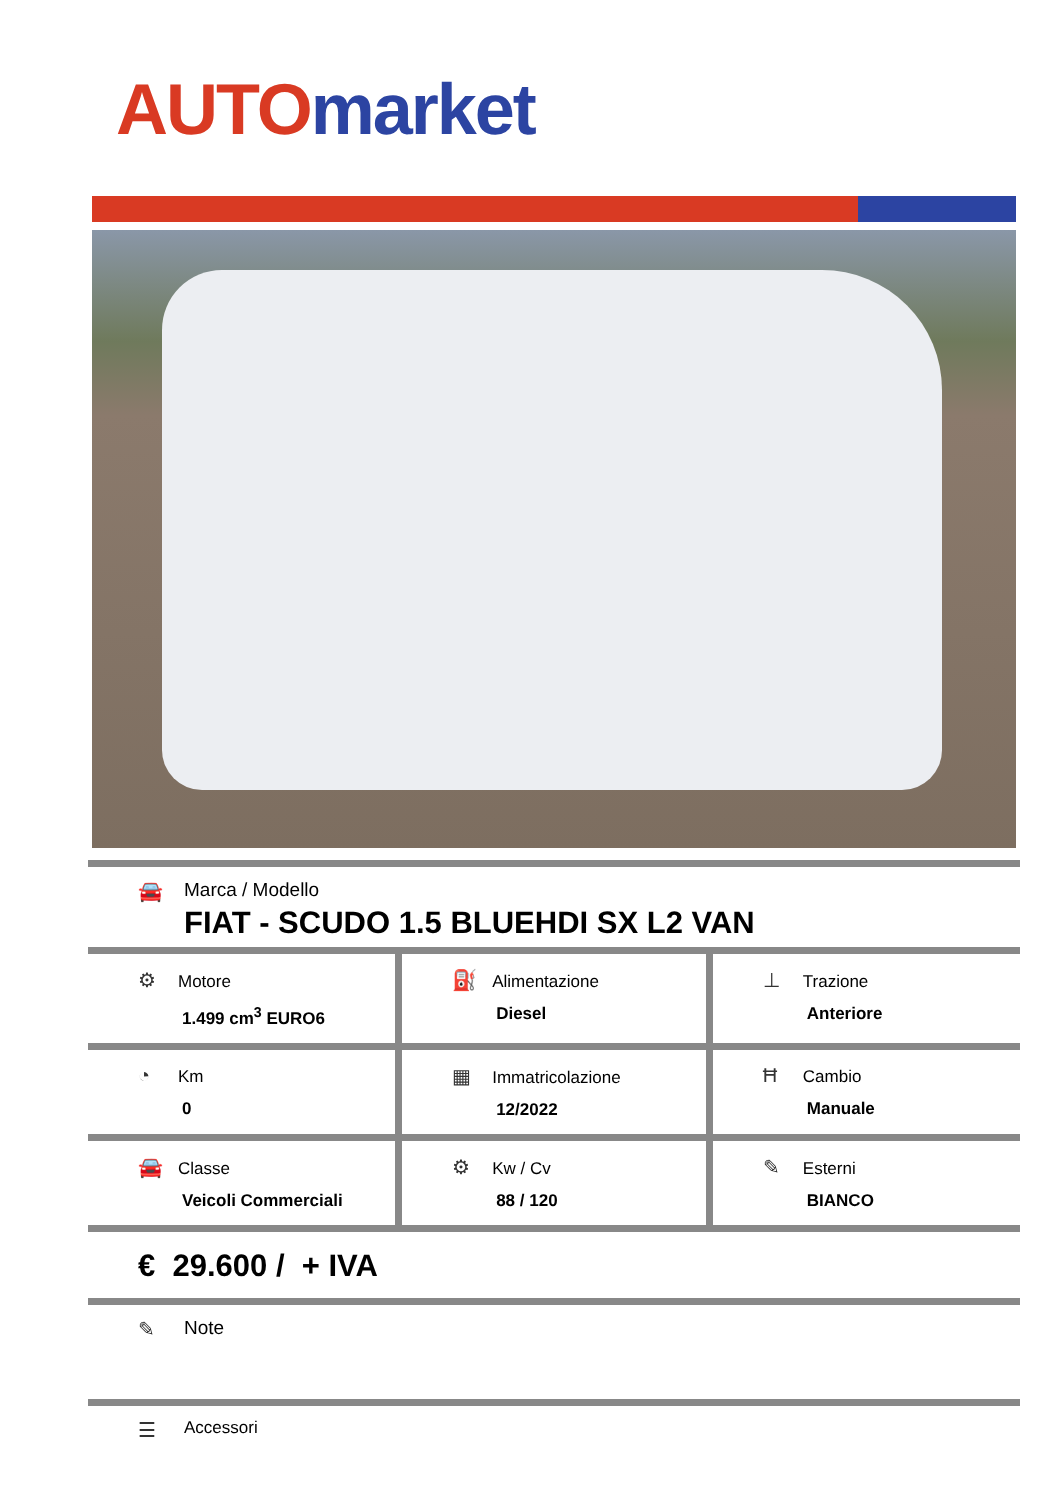AUTO market
🚘 Marca / Modello
FIAT - SCUDO 1.5 BLUEHDI SX L2 VAN
| ⚙ Motore 1.499 cm<sup>3</sup> EURO6 | ⛽ Alimentazione Diesel | ⊥ Trazione Anteriore |
| ◔ Km 0 | ▦ Immatricolazione 12/2022 | Ħ Cambio Manuale |
| 🚘 Classe Veicoli Commerciali | ⚙ Kw / Cv 88 / 120 | ✎ Esterni BIANCO |
€ 29.600 / + IVA
✎ Note
☰
Accessori